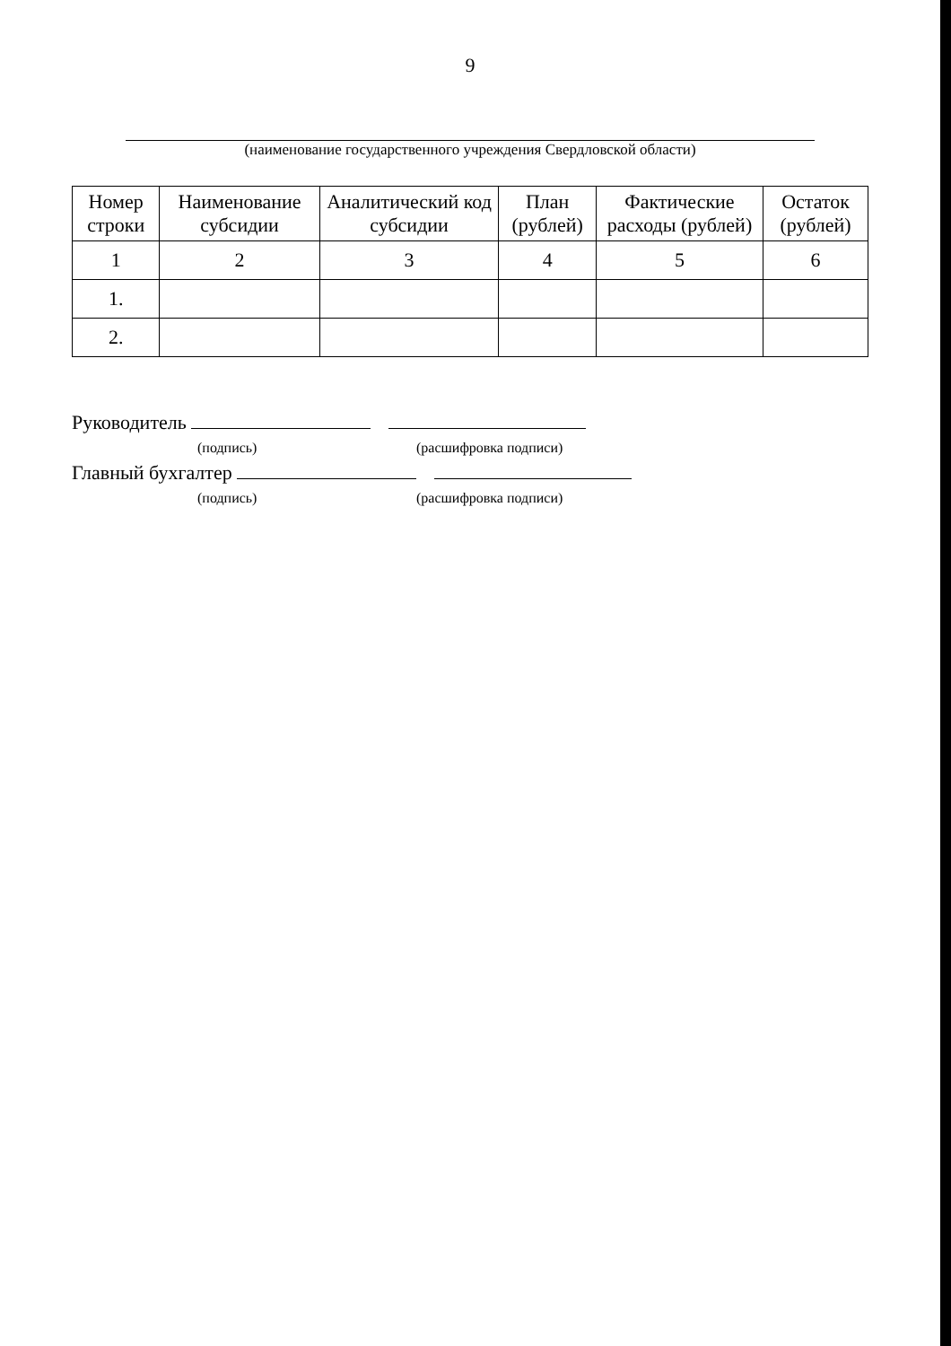9
(наименование государственного учреждения Свердловской области)
| Номер строки | Наименование субсидии | Аналитический код субсидии | План (рублей) | Фактические расходы (рублей) | Остаток (рублей) |
| --- | --- | --- | --- | --- | --- |
| 1 | 2 | 3 | 4 | 5 | 6 |
| 1. | | | | | |
| 2. | | | | | |
Руководитель
(подпись) (расшифровка подписи)
Главный бухгалтер
(подпись) (расшифровка подписи)